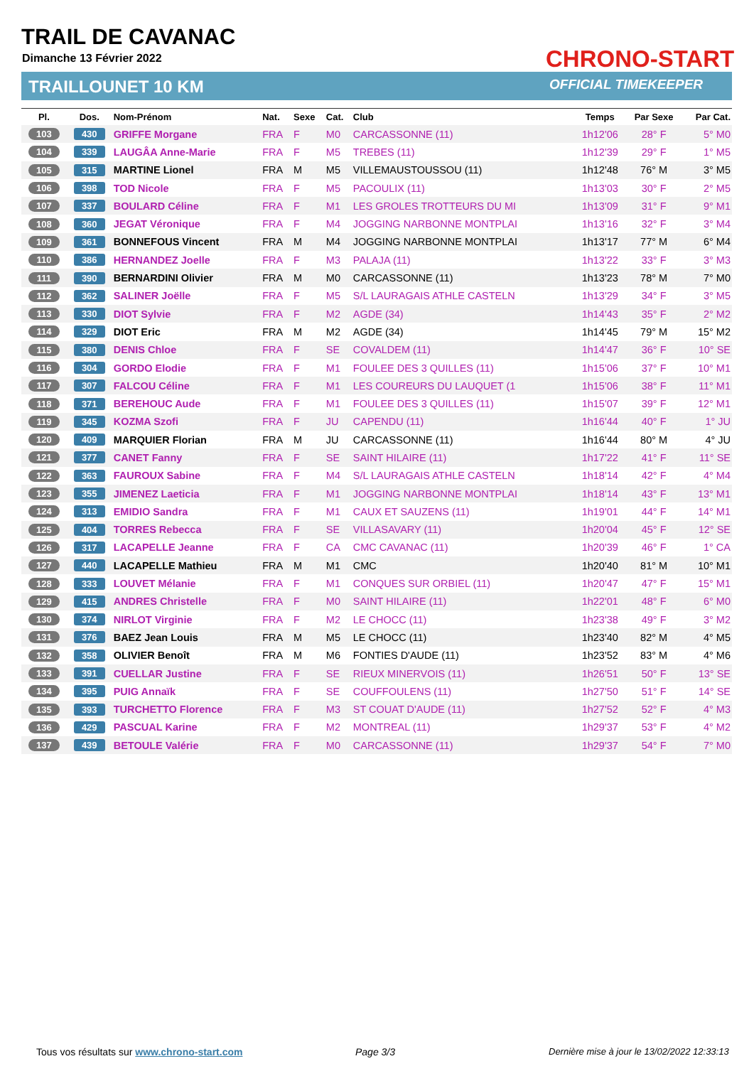TRAIL DE CAVANAC
Dimanche 13 Février 2022
TRAILLOUNET 10 KM
CHRONO-START
OFFICIAL TIMEKEEPER
| Pl. | Dos. | Nom-Prénom | Nat. | Sexe | Cat. | Club | Temps | Par Sexe | Par Cat. |
| --- | --- | --- | --- | --- | --- | --- | --- | --- | --- |
| 103 | 430 | GRIFFE Morgane | FRA | F | M0 | CARCASSONNE (11) | 1h12'06 | 28° F | 5° M0 |
| 104 | 339 | LAUGÂA Anne-Marie | FRA | F | M5 | TREBES (11) | 1h12'39 | 29° F | 1° M5 |
| 105 | 315 | MARTINE Lionel | FRA | M | M5 | VILLEMAUSTOUSSOU (11) | 1h12'48 | 76° M | 3° M5 |
| 106 | 398 | TOD Nicole | FRA | F | M5 | PACOULIX (11) | 1h13'03 | 30° F | 2° M5 |
| 107 | 337 | BOULARD Céline | FRA | F | M1 | LES GROLES TROTTEURS DU MI | 1h13'09 | 31° F | 9° M1 |
| 108 | 360 | JEGAT Véronique | FRA | F | M4 | JOGGING NARBONNE MONTPLAI | 1h13'16 | 32° F | 3° M4 |
| 109 | 361 | BONNEFOUS Vincent | FRA | M | M4 | JOGGING NARBONNE MONTPLAI | 1h13'17 | 77° M | 6° M4 |
| 110 | 386 | HERNANDEZ Joelle | FRA | F | M3 | PALAJA (11) | 1h13'22 | 33° F | 3° M3 |
| 111 | 390 | BERNARDINI Olivier | FRA | M | M0 | CARCASSONNE (11) | 1h13'23 | 78° M | 7° M0 |
| 112 | 362 | SALINER Joëlle | FRA | F | M5 | S/L LAURAGAIS ATHLE CASTELN | 1h13'29 | 34° F | 3° M5 |
| 113 | 330 | DIOT Sylvie | FRA | F | M2 | AGDE (34) | 1h14'43 | 35° F | 2° M2 |
| 114 | 329 | DIOT Eric | FRA | M | M2 | AGDE (34) | 1h14'45 | 79° M | 15° M2 |
| 115 | 380 | DENIS Chloe | FRA | F | SE | COVALDEM (11) | 1h14'47 | 36° F | 10° SE |
| 116 | 304 | GORDO Elodie | FRA | F | M1 | FOULEE DES 3 QUILLES (11) | 1h15'06 | 37° F | 10° M1 |
| 117 | 307 | FALCOU Céline | FRA | F | M1 | LES COUREURS DU LAUQUET (1 | 1h15'06 | 38° F | 11° M1 |
| 118 | 371 | BEREHOUC Aude | FRA | F | M1 | FOULEE DES 3 QUILLES (11) | 1h15'07 | 39° F | 12° M1 |
| 119 | 345 | KOZMA Szofi | FRA | F | JU | CAPENDU (11) | 1h16'44 | 40° F | 1° JU |
| 120 | 409 | MARQUIER Florian | FRA | M | JU | CARCASSONNE (11) | 1h16'44 | 80° M | 4° JU |
| 121 | 377 | CANET Fanny | FRA | F | SE | SAINT HILAIRE (11) | 1h17'22 | 41° F | 11° SE |
| 122 | 363 | FAUROUX Sabine | FRA | F | M4 | S/L LAURAGAIS ATHLE CASTELN | 1h18'14 | 42° F | 4° M4 |
| 123 | 355 | JIMENEZ Laeticia | FRA | F | M1 | JOGGING NARBONNE MONTPLAI | 1h18'14 | 43° F | 13° M1 |
| 124 | 313 | EMIDIO Sandra | FRA | F | M1 | CAUX ET SAUZENS (11) | 1h19'01 | 44° F | 14° M1 |
| 125 | 404 | TORRES Rebecca | FRA | F | SE | VILLASAVARY (11) | 1h20'04 | 45° F | 12° SE |
| 126 | 317 | LACAPELLE Jeanne | FRA | F | CA | CMC CAVANAC (11) | 1h20'39 | 46° F | 1° CA |
| 127 | 440 | LACAPELLE Mathieu | FRA | M | M1 | CMC | 1h20'40 | 81° M | 10° M1 |
| 128 | 333 | LOUVET Mélanie | FRA | F | M1 | CONQUES SUR ORBIEL (11) | 1h20'47 | 47° F | 15° M1 |
| 129 | 415 | ANDRES Christelle | FRA | F | M0 | SAINT HILAIRE (11) | 1h22'01 | 48° F | 6° M0 |
| 130 | 374 | NIRLOT Virginie | FRA | F | M2 | LE CHOCC (11) | 1h23'38 | 49° F | 3° M2 |
| 131 | 376 | BAEZ Jean Louis | FRA | M | M5 | LE CHOCC (11) | 1h23'40 | 82° M | 4° M5 |
| 132 | 358 | OLIVIER Benoît | FRA | M | M6 | FONTIES D'AUDE (11) | 1h23'52 | 83° M | 4° M6 |
| 133 | 391 | CUELLAR Justine | FRA | F | SE | RIEUX MINERVOIS (11) | 1h26'51 | 50° F | 13° SE |
| 134 | 395 | PUIG Annaïk | FRA | F | SE | COUFFOULENS (11) | 1h27'50 | 51° F | 14° SE |
| 135 | 393 | TURCHETTO Florence | FRA | F | M3 | ST COUAT D'AUDE (11) | 1h27'52 | 52° F | 4° M3 |
| 136 | 429 | PASCUAL Karine | FRA | F | M2 | MONTREAL (11) | 1h29'37 | 53° F | 4° M2 |
| 137 | 439 | BETOULE Valérie | FRA | F | M0 | CARCASSONNE (11) | 1h29'37 | 54° F | 7° M0 |
Tous vos résultats sur www.chrono-start.com
Page 3/3
Dernière mise à jour le 13/02/2022 12:33:13